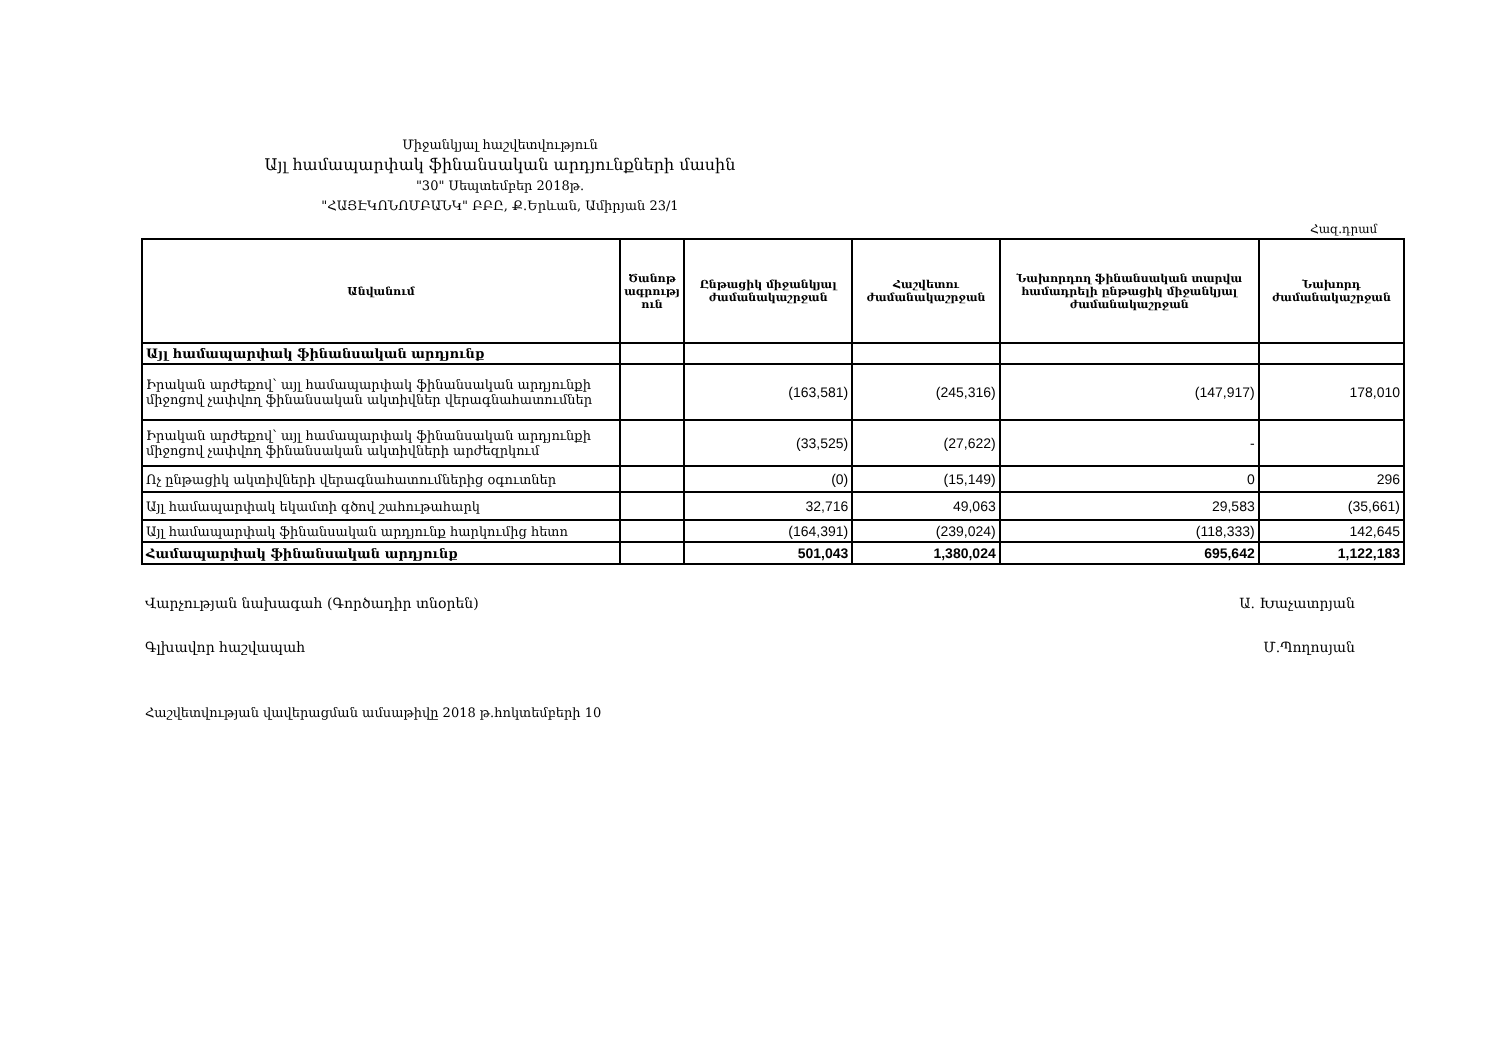Միջանկյալ հաշվետվություն
Այլ համապարփակ ֆինանսական արդյունքների մասին
"30" Սեպտեմբեր 2018թ.
"ՀԱՅԷԿՈՆՈՄԲԱՆԿ" ԲԲԸ, Ք.Երևան, Ամիրյան 23/1
Հազ.դրամ
| Անվանում | Ծանոթ ագրությ ուն | Ընթացիկ միջանկյալ ժամանակաշրջան | Հաշվետու ժամանակաշրջան | Նախորդող ֆինանսական տարվա համադրելի ընթացիկ միջանկյալ ժամանակաշրջան | Նախորդ ժամանակաշրջան |
| --- | --- | --- | --- | --- | --- |
| Այլ համապարփակ ֆինանսական արդյունք | | | | | |
| Իրական արժեքով՝ այլ համապարփակ ֆինանսական արդյունքի միջոցով չափվող ֆինանսական ակտիվներ վերագնահատումներ | | (163,581) | (245,316) | (147,917) | 178,010 |
| Իրական արժեքով՝ այլ համապարփակ ֆինանսական արդյունքի միջոցով չափվող ֆինանսական ակտիվների արժեզրկում | | (33,525) | (27,622) | - | |
| Ոչ ընթացիկ ակտիվների վերագնահատումներից օգուտներ | | (0) | (15,149) | 0 | 296 |
| Այլ համապարփակ եկամտի գծով շահութահարկ | | 32,716 | 49,063 | 29,583 | (35,661) |
| Այլ համապարփակ ֆինանսական արդյունք հարկումից հետո | | (164,391) | (239,024) | (118,333) | 142,645 |
| Համապարփակ ֆինանսական արդյունք | | 501,043 | 1,380,024 | 695,642 | 1,122,183 |
Վարչության նախագահ (Գործադիր տնօրեն) Ա. Խաչատրյան
Գլխավոր հաշվապահ Մ.Պողոսյան
Հաշվետվության վավերացման ամսաթիվը 2018 թ.հոկտեմբերի 10